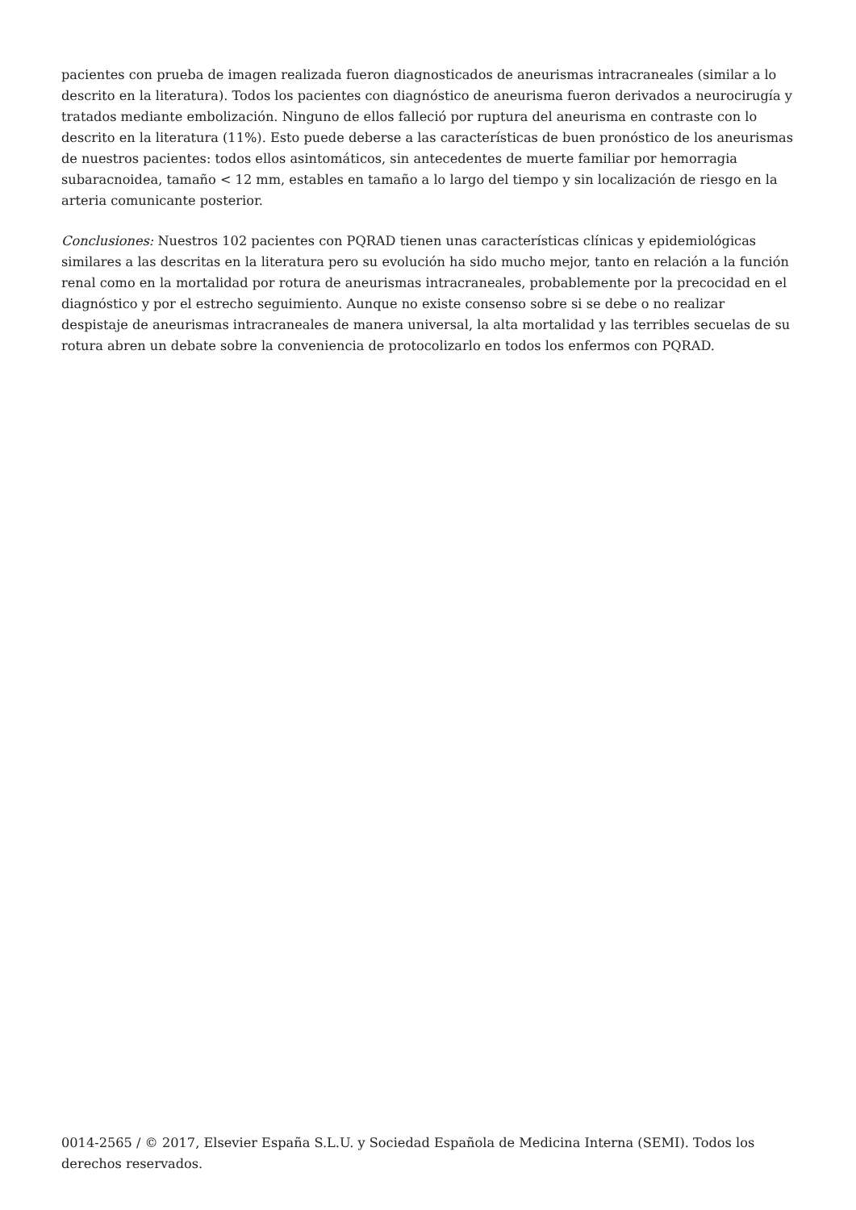pacientes con prueba de imagen realizada fueron diagnosticados de aneurismas intracraneales (similar a lo descrito en la literatura). Todos los pacientes con diagnóstico de aneurisma fueron derivados a neurocirugía y tratados mediante embolización. Ninguno de ellos falleció por ruptura del aneurisma en contraste con lo descrito en la literatura (11%). Esto puede deberse a las características de buen pronóstico de los aneurismas de nuestros pacientes: todos ellos asintomáticos, sin antecedentes de muerte familiar por hemorragia subaracnoidea, tamaño < 12 mm, estables en tamaño a lo largo del tiempo y sin localización de riesgo en la arteria comunicante posterior.
Conclusiones: Nuestros 102 pacientes con PQRAD tienen unas características clínicas y epidemiológicas similares a las descritas en la literatura pero su evolución ha sido mucho mejor, tanto en relación a la función renal como en la mortalidad por rotura de aneurismas intracraneales, probablemente por la precocidad en el diagnóstico y por el estrecho seguimiento. Aunque no existe consenso sobre si se debe o no realizar despistaje de aneurismas intracraneales de manera universal, la alta mortalidad y las terribles secuelas de su rotura abren un debate sobre la conveniencia de protocolizarlo en todos los enfermos con PQRAD.
0014-2565 / © 2017, Elsevier España S.L.U. y Sociedad Española de Medicina Interna (SEMI). Todos los derechos reservados.